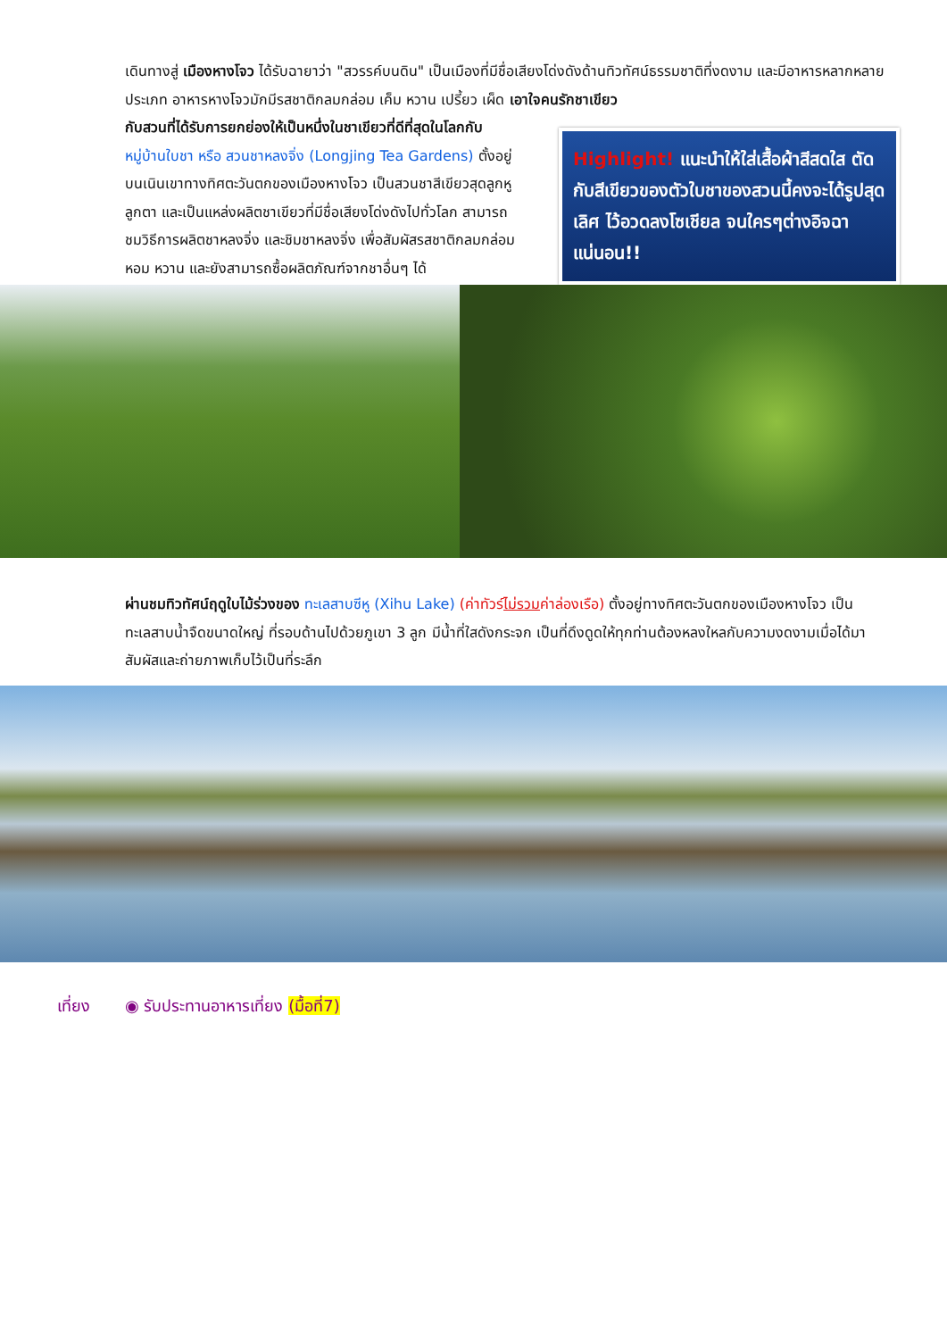เดินทางสู่ เมืองหางโจว ได้รับฉายาว่า "สวรรค์บนดิน" เป็นเมืองที่มีชื่อเสียงโด่งดังด้านทิวทัศน์ธรรมชาติที่งดงาม และมีอาหารหลากหลายประเภท อาหารหางโจวมักมีรสชาติกลมกล่อม เค็ม หวาน เปรี้ยว เผ็ด เอาใจคนรักชาเขียว
กับสวนที่ได้รับการยกย่องให้เป็นหนึ่งในชาเขียวที่ดีที่สุดในโลกกับ หมู่บ้านใบชา หรือ สวนชาหลงจิ่ง (Longjing Tea Gardens) ตั้งอยู่บนเนินเขาทางทิศตะวันตกของเมืองหางโจว เป็นสวนชาสีเขียวสุดลูกหูลูกตา และเป็นแหล่งผลิตชาเขียวที่มีชื่อเสียงโด่งดังไปทั่วโลก สามารถชมวิธีการผลิตชาหลงจิ่ง และชิมชาหลงจิ่ง เพื่อสัมผัสรสชาติกลมกล่อม หอม หวาน และยังสามารถซื้อผลิตภัณฑ์จากชาอื่นๆ ได้
Highlight! แนะนำให้ใส่เสื้อผ้าสีสดใส ตัดกับสีเขียวของตัวใบชาของสวนนี้คงจะได้รูปสุดเลิศ ไว้อวดลงโซเชียล จนใครๆต่างอิจฉาแน่นอน!!
ผ่านชมทิวทัศน์ฤดูใบไม้ร่วงของ ทะเลสาบซีหู (Xihu Lake) (ค่าทัวร์ไม่รวมค่าล่องเรือ) ตั้งอยู่ทางทิศตะวันตกของเมืองหางโจว เป็นทะเลสาบน้ำจืดขนาดใหญ่ ที่รอบด้านไปด้วยภูเขา 3 ลูก มีน้ำที่ใสดังกระจก เป็นที่ดึงดูดให้ทุกท่านต้องหลงใหลกับความงดงามเมื่อได้มาสัมผัสและถ่ายภาพเก็บไว้เป็นที่ระลึก
เที่ยง ◉ รับประทานอาหารเที่ยง (มื้อที่7)